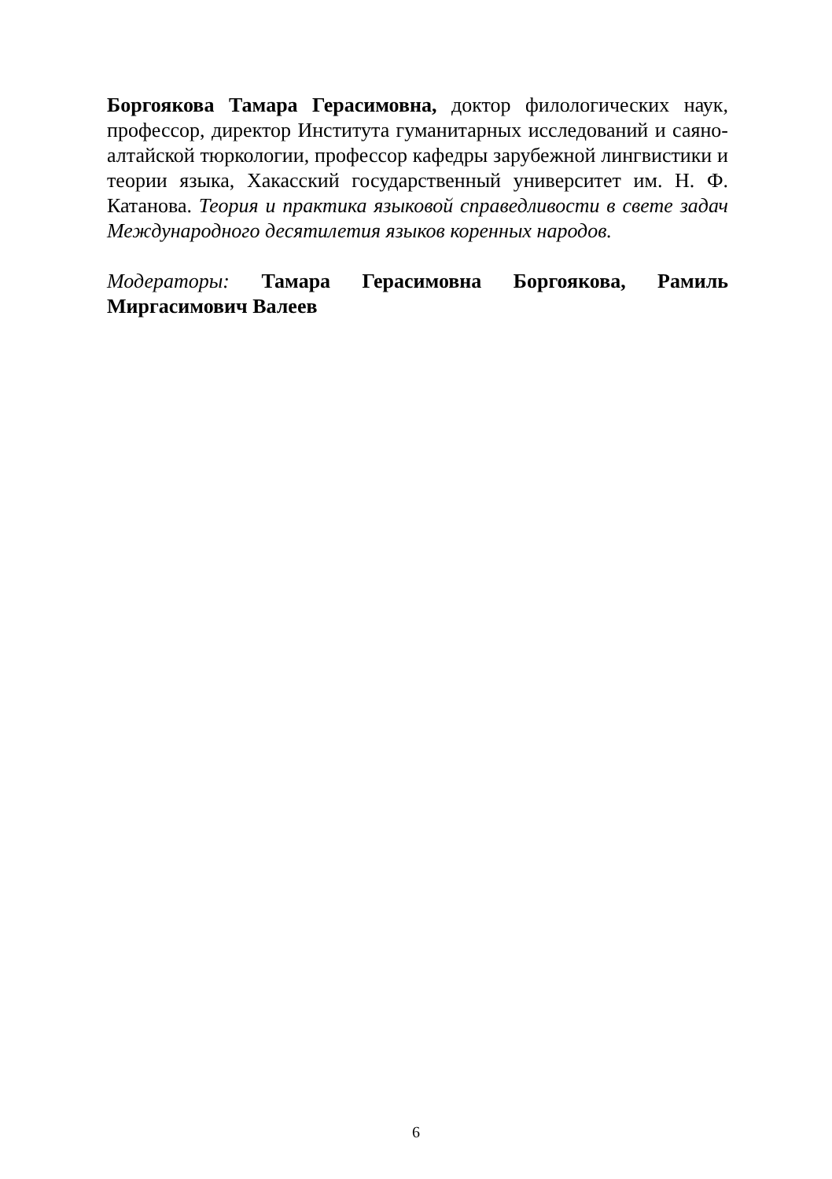Боргоякова Тамара Герасимовна, доктор филологических наук, профессор, директор Института гуманитарных исследований и саяно-алтайской тюркологии, профессор кафедры зарубежной лингвистики и теории языка, Хакасский государственный университет им. Н. Ф. Катанова. Теория и практика языковой справедливости в свете задач Международного десятилетия языков коренных народов.
Модераторы: Тамара Герасимовна Боргоякова, Рамиль Миргасимович Валеев
6